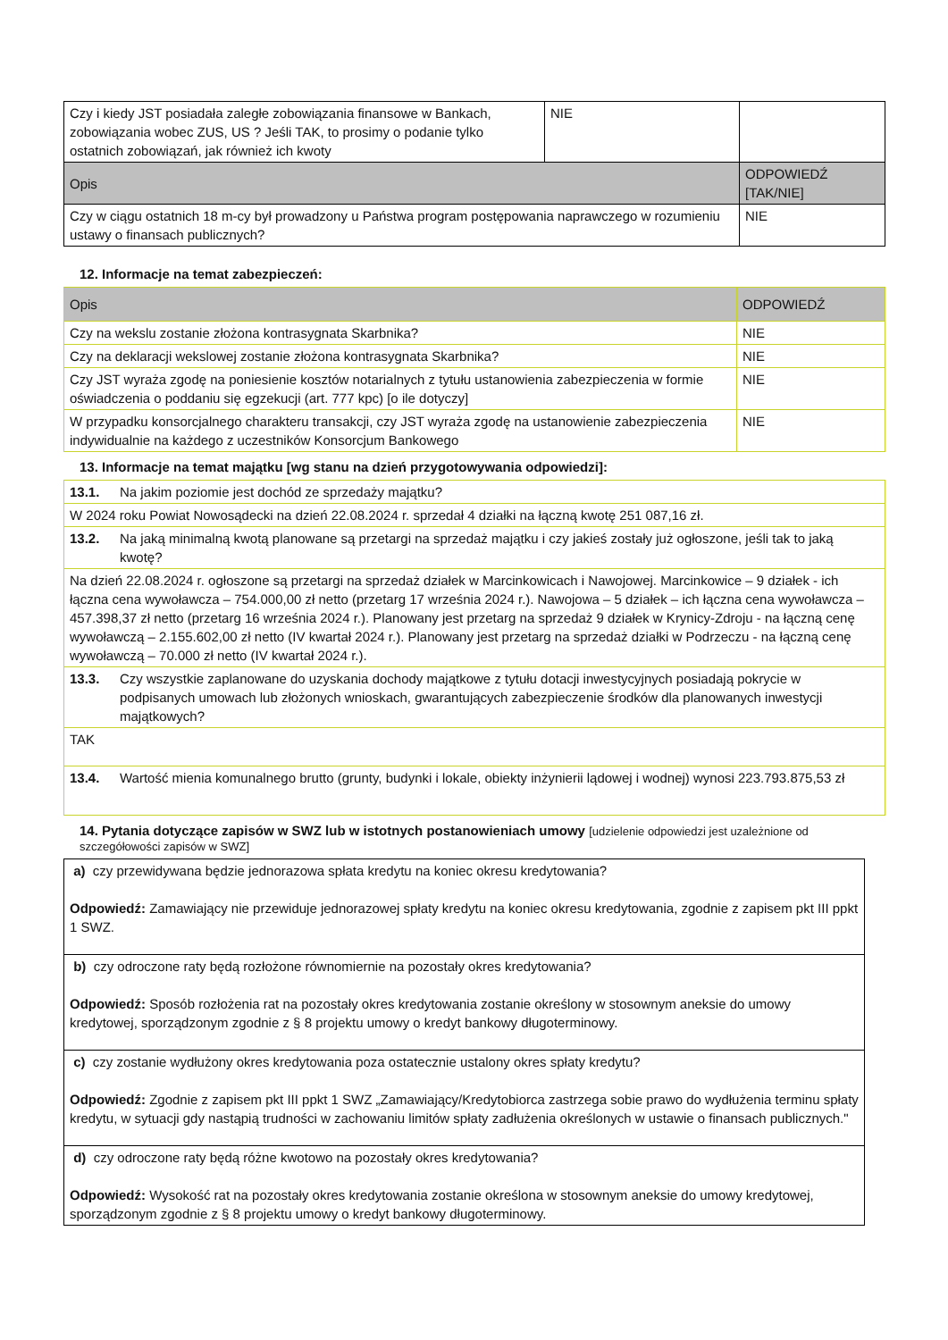| Czy i kiedy JST posiadała zaległe zobowiązania finansowe w Bankach, zobowiązania wobec ZUS, US ? Jeśli TAK, to prosimy o podanie tylko ostatnich zobowiązań, jak również ich kwoty | NIE | |
| Opis | | ODPOWIEDŹ [TAK/NIE] |
| Czy w ciągu ostatnich 18 m-cy był prowadzony u Państwa program postępowania naprawczego w rozumieniu ustawy o finansach publicznych? | | NIE |
12. Informacje na temat zabezpieczeń:
| Opis | ODPOWIEDŹ |
| --- | --- |
| Czy na wekslu zostanie złożona kontrasygnata Skarbnika? | NIE |
| Czy na deklaracji wekslowej zostanie złożona kontrasygnata Skarbnika? | NIE |
| Czy JST wyraża zgodę na poniesienie kosztów notarialnych z tytułu ustanowienia zabezpieczenia w formie oświadczenia o poddaniu się egzekucji (art. 777 kpc) [o ile dotyczy] | NIE |
| W przypadku konsorcjalnego charakteru transakcji, czy JST wyraża zgodę na ustanowienie zabezpieczenia indywidualnie na każdego z uczestników Konsorcjum Bankowego | NIE |
13. Informacje na temat majątku [wg stanu na dzień przygotowywania odpowiedzi]:
| 13.1. Na jakim poziomie jest dochód ze sprzedaży majątku? |
| W 2024 roku Powiat Nowosądecki na dzień 22.08.2024 r. sprzedał 4 działki na łączną kwotę 251 087,16 zł. |
| 13.2. Na jaką minimalną kwotą planowane są przetargi na sprzedaż majątku i czy jakieś zostały już ogłoszone, jeśli tak to jaką kwotę? |
| Na dzień 22.08.2024 r. ogłoszone są przetargi na sprzedaż działek w Marcinkowicach i Nawojowej. Marcinkowice – 9 działek - ich łączna cena wywoławcza – 754.000,00 zł netto (przetarg 17 września 2024 r.). Nawojowa – 5 działek – ich łączna cena wywoławcza – 457.398,37 zł netto (przetarg 16 września 2024 r.). Planowany jest przetarg na sprzedaż 9 działek w Krynicy-Zdroju - na łączną cenę wywoławczą – 2.155.602,00 zł netto (IV kwartał 2024 r.). Planowany jest przetarg na sprzedaż działki w Podrzeczu - na łączną cenę wywoławczą – 70.000 zł netto (IV kwartał 2024 r.). |
| 13.3. Czy wszystkie zaplanowane do uzyskania dochody majątkowe z tytułu dotacji inwestycyjnych posiadają pokrycie w podpisanych umowach lub złożonych wnioskach, gwarantujących zabezpieczenie środków dla planowanych inwestycji majątkowych? |
| TAK |
| 13.4. Wartość mienia komunalnego brutto (grunty, budynki i lokale, obiekty inżynierii lądowej i wodnej) wynosi 223.793.875,53 zł |
14. Pytania dotyczące zapisów w SWZ lub w istotnych postanowieniach umowy [udzielenie odpowiedzi jest uzależnione od szczegółowości zapisów w SWZ]
| a) czy przewidywana będzie jednorazowa spłata kredytu na koniec okresu kredytowania? Odpowiedź: Zamawiający nie przewiduje jednorazowej spłaty kredytu na koniec okresu kredytowania, zgodnie z zapisem pkt III ppkt 1 SWZ. |
| b) czy odroczone raty będą rozłożone równomiernie na pozostały okres kredytowania? Odpowiedź: Sposób rozłożenia rat na pozostały okres kredytowania zostanie określony w stosownym aneksie do umowy kredytowej, sporządzonym zgodnie z § 8 projektu umowy o kredyt bankowy długoterminowy. |
| c) czy zostanie wydłużony okres kredytowania poza ostatecznie ustalony okres spłaty kredytu? Odpowiedź: Zgodnie z zapisem pkt III ppkt 1 SWZ „Zamawiający/Kredytobiorca zastrzega sobie prawo do wydłużenia terminu spłaty kredytu, w sytuacji gdy nastąpią trudności w zachowaniu limitów spłaty zadłużenia określonych w ustawie o finansach publicznych." |
| d) czy odroczone raty będą różne kwotowo na pozostały okres kredytowania? Odpowiedź: Wysokość rat na pozostały okres kredytowania zostanie określona w stosownym aneksie do umowy kredytowej, sporządzonym zgodnie z § 8 projektu umowy o kredyt bankowy długoterminowy. |